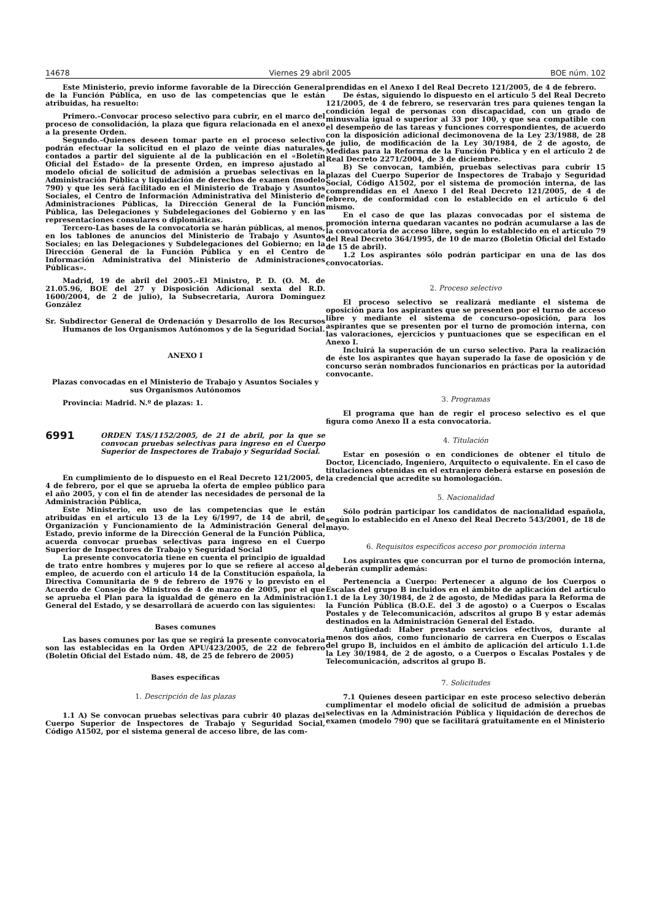14678 Viernes 29 abril 2005 BOE núm. 102
Este Ministerio, previo informe favorable de la Dirección General de la Función Pública, en uso de las competencias que le están atribuidas, ha resuelto:
Primero.–Convocar proceso selectivo para cubrir, en el marco del proceso de consolidación, la plaza que figura relacionada en el anexo a la presente Orden.
Segundo.–Quienes deseen tomar parte en el proceso selectivo podrán efectuar la solicitud en el plazo de veinte días naturales, contados a partir del siguiente al de la publicación en el «Boletín Oficial del Estado» de la presente Orden, en impreso ajustado al modelo oficial de solicitud de admisión a pruebas selectivas en la Administración Pública y liquidación de derechos de examen (modelo 790) y que les será facilitado en el Ministerio de Trabajo y Asuntos Sociales, el Centro de Información Administrativa del Ministerio de Administraciones Públicas, la Dirección General de la Función Pública, las Delegaciones y Subdelegaciones del Gobierno y en las representaciones consulares o diplomáticas.
Tercero-Las bases de la convocatoria se harán públicas, al menos, en los tablones de anuncios del Ministerio de Trabajo y Asuntos Sociales; en las Delegaciones y Subdelegaciones del Gobierno; en la Dirección General de la Función Pública y en el Centro de Información Administrativa del Ministerio de Administraciones Públicas».
Madrid, 19 de abril del 2005.–El Ministro, P. D. (O. M. de 21.05.96, BOE del 27 y Disposición Adicional sexta del R.D. 1600/2004, de 2 de julio), la Subsecretaria, Aurora Domínguez González
Sr. Subdirector General de Ordenación y Desarrollo de los Recursos Humanos de los Organismos Autónomos y de la Seguridad Social.
ANEXO I
Plazas convocadas en el Ministerio de Trabajo y Asuntos Sociales y sus Organismos Autónomos
Provincia: Madrid. N.º de plazas: 1.
6991
ORDEN TAS/1152/2005, de 21 de abril, por la que se convocan pruebas selectivas para ingreso en el Cuerpo Superior de Inspectores de Trabajo y Seguridad Social.
En cumplimiento de lo dispuesto en el Real Decreto 121/2005, de 4 de febrero, por el que se aprueba la oferta de empleo público para el año 2005, y con el fin de atender las necesidades de personal de la Administración Pública,
Este Ministerio, en uso de las competencias que le están atribuidas en el artículo 13 de la Ley 6/1997, de 14 de abril, de Organización y Funcionamiento de la Administración General del Estado, previo informe de la Dirección General de la Función Pública, acuerda convocar pruebas selectivas para ingreso en el Cuerpo Superior de Inspectores de Trabajo y Seguridad Social
La presente convocatoria tiene en cuenta el principio de igualdad de trato entre hombres y mujeres por lo que se refiere al acceso al empleo, de acuerdo con el artículo 14 de la Constitución española, la Directiva Comunitaria de 9 de febrero de 1976 y lo previsto en el Acuerdo de Consejo de Ministros de 4 de marzo de 2005, por el que se aprueba el Plan para la igualdad de género en la Administración General del Estado, y se desarrollará de acuerdo con las siguientes:
Bases comunes
Las bases comunes por las que se regirá la presente convocatoria son las establecidas en la Orden APU/423/2005, de 22 de febrero (Boletín Oficial del Estado núm. 48, de 25 de febrero de 2005)
Bases específicas
1. Descripción de las plazas
1.1 A) Se convocan pruebas selectivas para cubrir 40 plazas del Cuerpo Superior de Inspectores de Trabajo y Seguridad Social, Código A1502, por el sistema general de acceso libre, de las com-
prendidas en el Anexo I del Real Decreto 121/2005, de 4 de febrero.
De éstas, siguiendo lo dispuesto en el artículo 5 del Real Decreto 121/2005, de 4 de febrero, se reservarán tres para quienes tengan la condición legal de personas con discapacidad, con un grado de minusvalía igual o superior al 33 por 100, y que sea compatible con el desempeño de las tareas y funciones correspondientes, de acuerdo con la disposición adicional decimonovena de la Ley 23/1988, de 28 de julio, de modificación de la Ley 30/1984, de 2 de agosto, de Medidas para la Reforma de la Función Pública y en el artículo 2 de Real Decreto 2271/2004, de 3 de diciembre.
B) Se convocan, también, pruebas selectivas para cubrir 15 plazas del Cuerpo Superior de Inspectores de Trabajo y Seguridad Social, Código A1502, por el sistema de promoción interna, de las comprendidas en el Anexo I del Real Decreto 121/2005, de 4 de febrero, de conformidad con lo establecido en el artículo 6 del mismo.
En el caso de que las plazas convocadas por el sistema de promoción interna quedaran vacantes no podrán acumularse a las de la convocatoria de acceso libre, según lo establecido en el artículo 79 del Real Decreto 364/1995, de 10 de marzo (Boletín Oficial del Estado de 15 de abril).
1.2 Los aspirantes sólo podrán participar en una de las dos convocatorias.
2. Proceso selectivo
El proceso selectivo se realizará mediante el sistema de oposición para los aspirantes que se presenten por el turno de acceso libre y mediante el sistema de concurso–oposición, para los aspirantes que se presenten por el turno de promoción interna, con las valoraciones, ejercicios y puntuaciones que se especifican en el Anexo I.
Incluirá la superación de un curso selectivo. Para la realización de éste los aspirantes que hayan superado la fase de oposición y de concurso serán nombrados funcionarios en prácticas por la autoridad convocante.
3. Programas
El programa que han de regir el proceso selectivo es el que figura como Anexo II a esta convocatoria.
4. Titulación
Estar en posesión o en condiciones de obtener el título de Doctor, Licenciado, Ingeniero, Arquitecto o equivalente. En el caso de titulaciones obtenidas en el extranjero deberá estarse en posesión de la credencial que acredite su homologación.
5. Nacionalidad
Sólo podrán participar los candidatos de nacionalidad española, según lo establecido en el Anexo del Real Decreto 543/2001, de 18 de mayo.
6. Requisitos específicos acceso por promoción interna
Los aspirantes que concurran por el turno de promoción interna, deberán cumplir además:
Pertenencia a Cuerpo: Pertenecer a alguno de los Cuerpos o Escalas del grupo B incluidos en el ámbito de aplicación del artículo 1.1 de la Ley 30/1984, de 2 de agosto, de Medidas para la Reforma de la Función Pública (B.O.E. del 3 de agosto) o a Cuerpos o Escalas Postales y de Telecomunicación, adscritos al grupo B y estar además destinados en la Administración General del Estado.
Antigüedad: Haber prestado servicios efectivos, durante al menos dos años, como funcionario de carrera en Cuerpos o Escalas del grupo B, incluidos en el ámbito de aplicación del artículo 1.1.de la Ley 30/1984, de 2 de agosto, o a Cuerpos o Escalas Postales y de Telecomunicación, adscritos al grupo B.
7. Solicitudes
7.1 Quienes deseen participar en este proceso selectivo deberán cumplimentar el modelo oficial de solicitud de admisión a pruebas selectivas en la Administración Pública y liquidación de derechos de examen (modelo 790) que se facilitará gratuitamente en el Ministerio